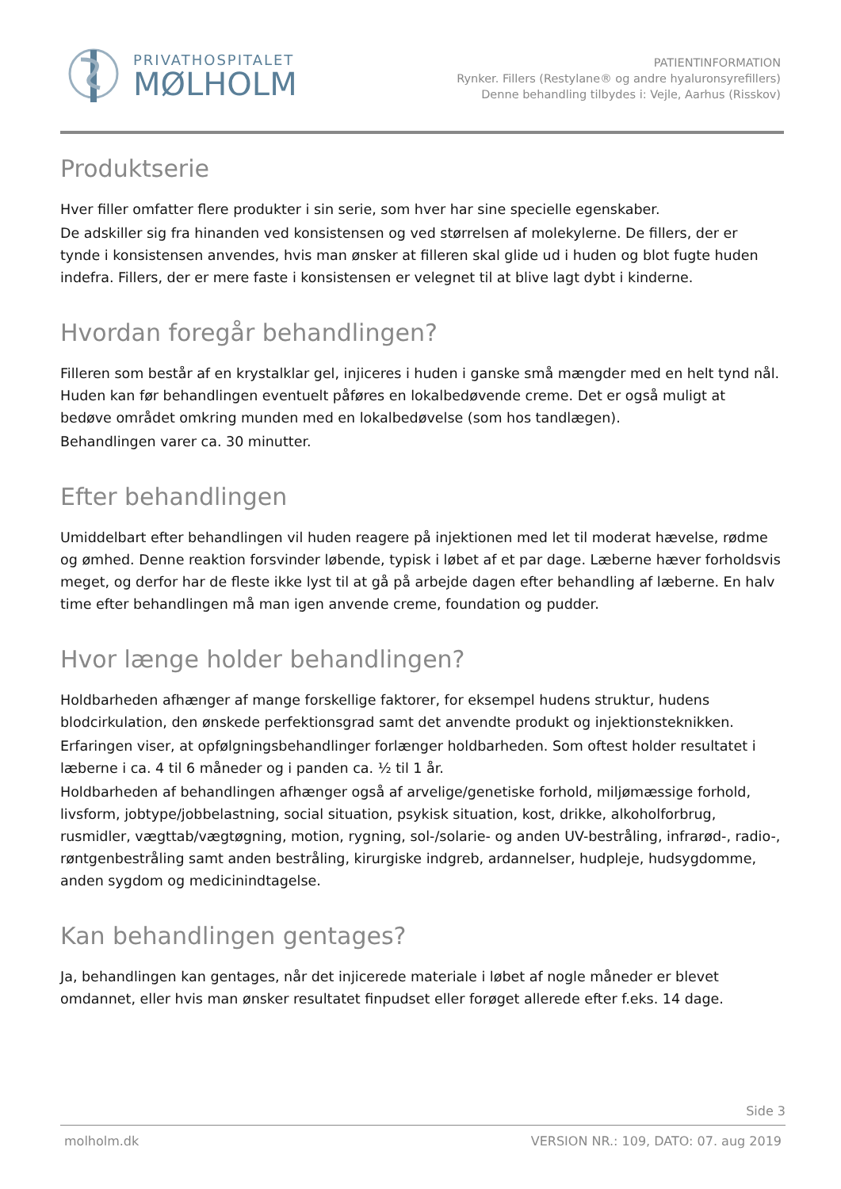PRIVATHOSPITALET
MØLHOLM
PATIENTINFORMATION
Rynker. Fillers (Restylane® og andre hyaluronsyrefillers)
Denne behandling tilbydes i: Vejle, Aarhus (Risskov)
Produktserie
Hver filler omfatter flere produkter i sin serie, som hver har sine specielle egenskaber.
De adskiller sig fra hinanden ved konsistensen og ved størrelsen af molekylerne. De fillers, der er tynde i konsistensen anvendes, hvis man ønsker at filleren skal glide ud i huden og blot fugte huden indefra. Fillers, der er mere faste i konsistensen er velegnet til at blive lagt dybt i kinderne.
Hvordan foregår behandlingen?
Filleren som består af en krystalklar gel, injiceres i huden i ganske små mængder med en helt tynd nål. Huden kan før behandlingen eventuelt påføres en lokalbedøvende creme. Det er også muligt at bedøve området omkring munden med en lokalbedøvelse (som hos tandlægen).
Behandlingen varer ca. 30 minutter.
Efter behandlingen
Umiddelbart efter behandlingen vil huden reagere på injektionen med let til moderat hævelse, rødme og ømhed. Denne reaktion forsvinder løbende, typisk i løbet af et par dage. Læberne hæver forholdsvis meget, og derfor har de fleste ikke lyst til at gå på arbejde dagen efter behandling af læberne. En halv time efter behandlingen må man igen anvende creme, foundation og pudder.
Hvor længe holder behandlingen?
Holdbarheden afhænger af mange forskellige faktorer, for eksempel hudens struktur, hudens blodcirkulation, den ønskede perfektionsgrad samt det anvendte produkt og injektionsteknikken.
Erfaringen viser, at opfølgningsbehandlinger forlænger holdbarheden. Som oftest holder resultatet i læberne i ca. 4 til 6 måneder og i panden ca. ½ til 1 år.
Holdbarheden af behandlingen afhænger også af arvelige/genetiske forhold, miljømæssige forhold, livsform, jobtype/jobbelastning, social situation, psykisk situation, kost, drikke, alkoholforbrug, rusmidler, vægttab/vægtøgning, motion, rygning, sol-/solarie- og anden UV-bestråling, infrarød-, radio-, røntgenbestråling samt anden bestråling, kirurgiske indgreb, ardannelser, hudpleje, hudsygdomme, anden sygdom og medicinindtagelse.
Kan behandlingen gentages?
Ja, behandlingen kan gentages, når det injicerede materiale i løbet af nogle måneder er blevet omdannet, eller hvis man ønsker resultatet finpudset eller forøget allerede efter f.eks. 14 dage.
Side 3
molholm.dk VERSION NR.: 109, DATO: 07. aug 2019